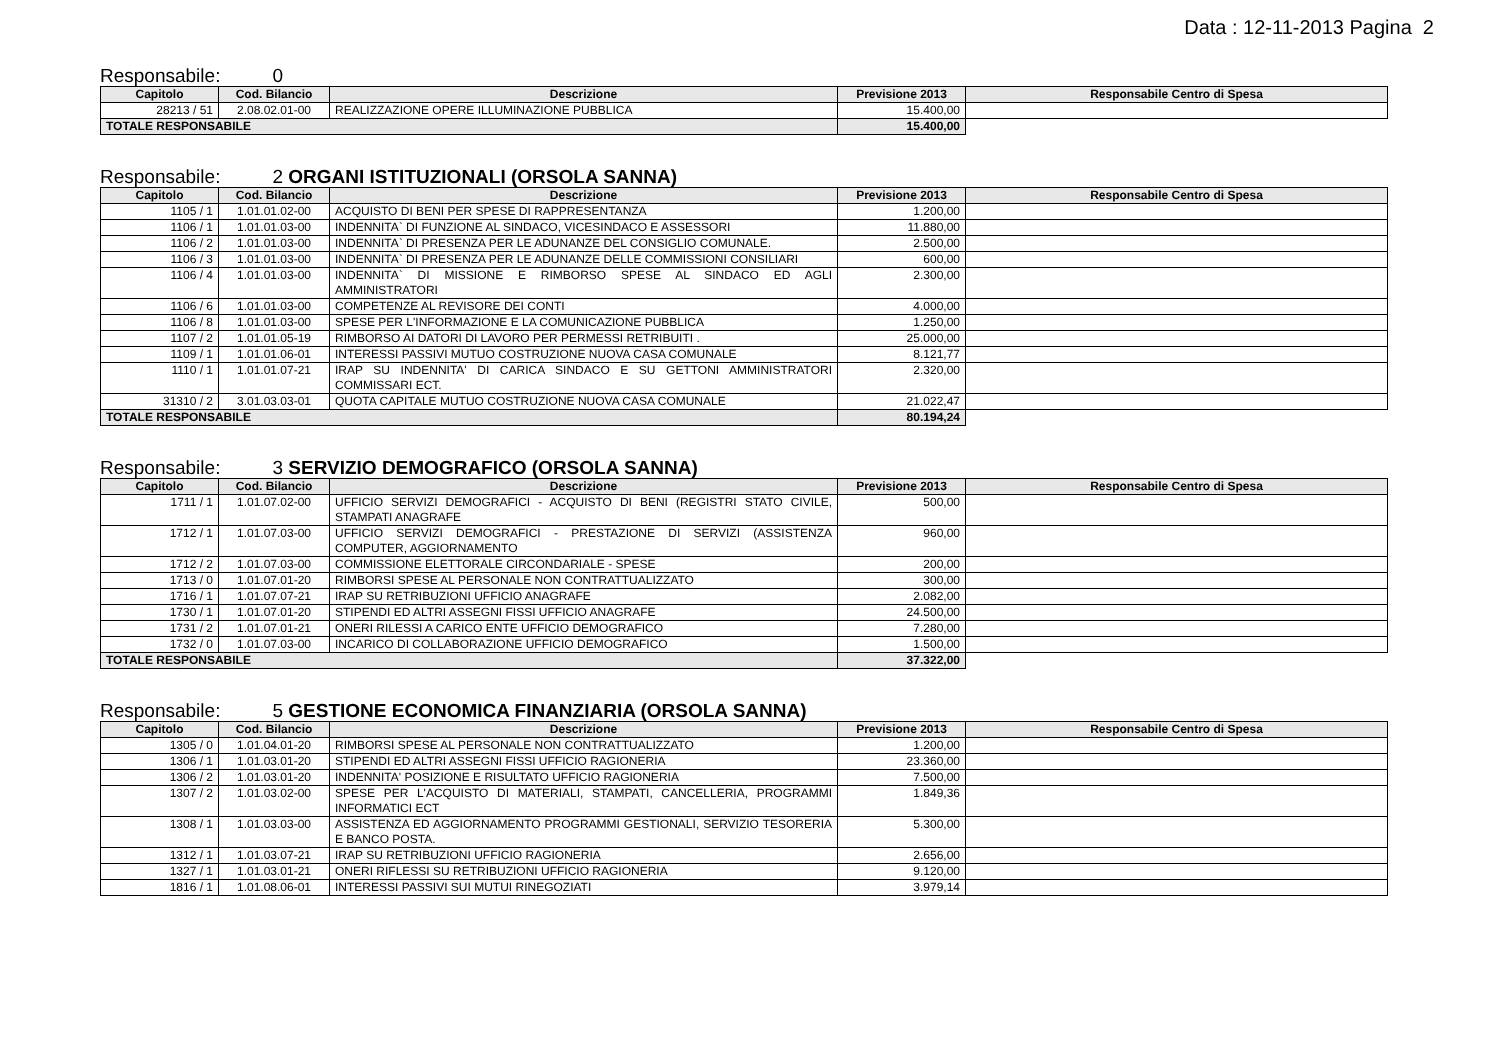Data : 12-11-2013 Pagina 2
Responsabile: 0
| Capitolo | Cod. Bilancio | Descrizione | Previsione 2013 | Responsabile Centro di Spesa |
| --- | --- | --- | --- | --- |
| 28213 / 51 | 2.08.02.01-00 | REALIZZAZIONE OPERE ILLUMINAZIONE PUBBLICA | 15.400,00 | |
| TOTALE RESPONSABILE | | | 15.400,00 | |
Responsabile: 2 ORGANI ISTITUZIONALI (ORSOLA SANNA)
| Capitolo | Cod. Bilancio | Descrizione | Previsione 2013 | Responsabile Centro di Spesa |
| --- | --- | --- | --- | --- |
| 1105 / 1 | 1.01.01.02-00 | ACQUISTO DI BENI PER SPESE DI RAPPRESENTANZA | 1.200,00 | |
| 1106 / 1 | 1.01.01.03-00 | INDENNITA` DI FUNZIONE AL SINDACO, VICESINDACO E ASSESSORI | 11.880,00 | |
| 1106 / 2 | 1.01.01.03-00 | INDENNITA` DI PRESENZA PER LE ADUNANZE DEL CONSIGLIO COMUNALE. | 2.500,00 | |
| 1106 / 3 | 1.01.01.03-00 | INDENNITA` DI PRESENZA PER LE ADUNANZE DELLE COMMISSIONI CONSILIARI | 600,00 | |
| 1106 / 4 | 1.01.01.03-00 | INDENNITA` DI MISSIONE E RIMBORSO SPESE AL SINDACO ED AGLI AMMINISTRATORI | 2.300,00 | |
| 1106 / 6 | 1.01.01.03-00 | COMPETENZE AL REVISORE DEI CONTI | 4.000,00 | |
| 1106 / 8 | 1.01.01.03-00 | SPESE PER L'INFORMAZIONE E LA COMUNICAZIONE PUBBLICA | 1.250,00 | |
| 1107 / 2 | 1.01.01.05-19 | RIMBORSO AI DATORI DI LAVORO PER PERMESSI RETRIBUITI . | 25.000,00 | |
| 1109 / 1 | 1.01.01.06-01 | INTERESSI PASSIVI MUTUO COSTRUZIONE NUOVA CASA COMUNALE | 8.121,77 | |
| 1110 / 1 | 1.01.01.07-21 | IRAP SU INDENNITA' DI CARICA SINDACO E SU GETTONI AMMINISTRATORI COMMISSARI ECT. | 2.320,00 | |
| 31310 / 2 | 3.01.03.03-01 | QUOTA CAPITALE MUTUO COSTRUZIONE NUOVA CASA COMUNALE | 21.022,47 | |
| TOTALE RESPONSABILE | | | 80.194,24 | |
Responsabile: 3 SERVIZIO DEMOGRAFICO (ORSOLA SANNA)
| Capitolo | Cod. Bilancio | Descrizione | Previsione 2013 | Responsabile Centro di Spesa |
| --- | --- | --- | --- | --- |
| 1711 / 1 | 1.01.07.02-00 | UFFICIO SERVIZI DEMOGRAFICI - ACQUISTO DI BENI (REGISTRI STATO CIVILE, STAMPATI ANAGRAFE | 500,00 | |
| 1712 / 1 | 1.01.07.03-00 | UFFICIO SERVIZI DEMOGRAFICI - PRESTAZIONE DI SERVIZI (ASSISTENZA COMPUTER, AGGIORNAMENTO | 960,00 | |
| 1712 / 2 | 1.01.07.03-00 | COMMISSIONE ELETTORALE CIRCONDARIALE - SPESE | 200,00 | |
| 1713 / 0 | 1.01.07.01-20 | RIMBORSI SPESE AL PERSONALE NON CONTRATTUALIZZATO | 300,00 | |
| 1716 / 1 | 1.01.07.07-21 | IRAP SU RETRIBUZIONI UFFICIO ANAGRAFE | 2.082,00 | |
| 1730 / 1 | 1.01.07.01-20 | STIPENDI ED ALTRI ASSEGNI FISSI UFFICIO ANAGRAFE | 24.500,00 | |
| 1731 / 2 | 1.01.07.01-21 | ONERI RILESSI A CARICO ENTE UFFICIO DEMOGRAFICO | 7.280,00 | |
| 1732 / 0 | 1.01.07.03-00 | INCARICO DI COLLABORAZIONE UFFICIO DEMOGRAFICO | 1.500,00 | |
| TOTALE RESPONSABILE | | | 37.322,00 | |
Responsabile: 5 GESTIONE ECONOMICA FINANZIARIA (ORSOLA SANNA)
| Capitolo | Cod. Bilancio | Descrizione | Previsione 2013 | Responsabile Centro di Spesa |
| --- | --- | --- | --- | --- |
| 1305 / 0 | 1.01.04.01-20 | RIMBORSI SPESE AL PERSONALE NON CONTRATTUALIZZATO | 1.200,00 | |
| 1306 / 1 | 1.01.03.01-20 | STIPENDI ED ALTRI ASSEGNI FISSI UFFICIO RAGIONERIA | 23.360,00 | |
| 1306 / 2 | 1.01.03.01-20 | INDENNITA' POSIZIONE E RISULTATO UFFICIO RAGIONERIA | 7.500,00 | |
| 1307 / 2 | 1.01.03.02-00 | SPESE PER L'ACQUISTO DI MATERIALI, STAMPATI, CANCELLERIA, PROGRAMMI INFORMATICI ECT | 1.849,36 | |
| 1308 / 1 | 1.01.03.03-00 | ASSISTENZA ED AGGIORNAMENTO PROGRAMMI GESTIONALI, SERVIZIO TESORERIA E BANCO POSTA. | 5.300,00 | |
| 1312 / 1 | 1.01.03.07-21 | IRAP SU RETRIBUZIONI UFFICIO RAGIONERIA | 2.656,00 | |
| 1327 / 1 | 1.01.03.01-21 | ONERI RIFLESSI SU RETRIBUZIONI UFFICIO RAGIONERIA | 9.120,00 | |
| 1816 / 1 | 1.01.08.06-01 | INTERESSI PASSIVI SUI MUTUI RINEGOZIATI | 3.979,14 | |